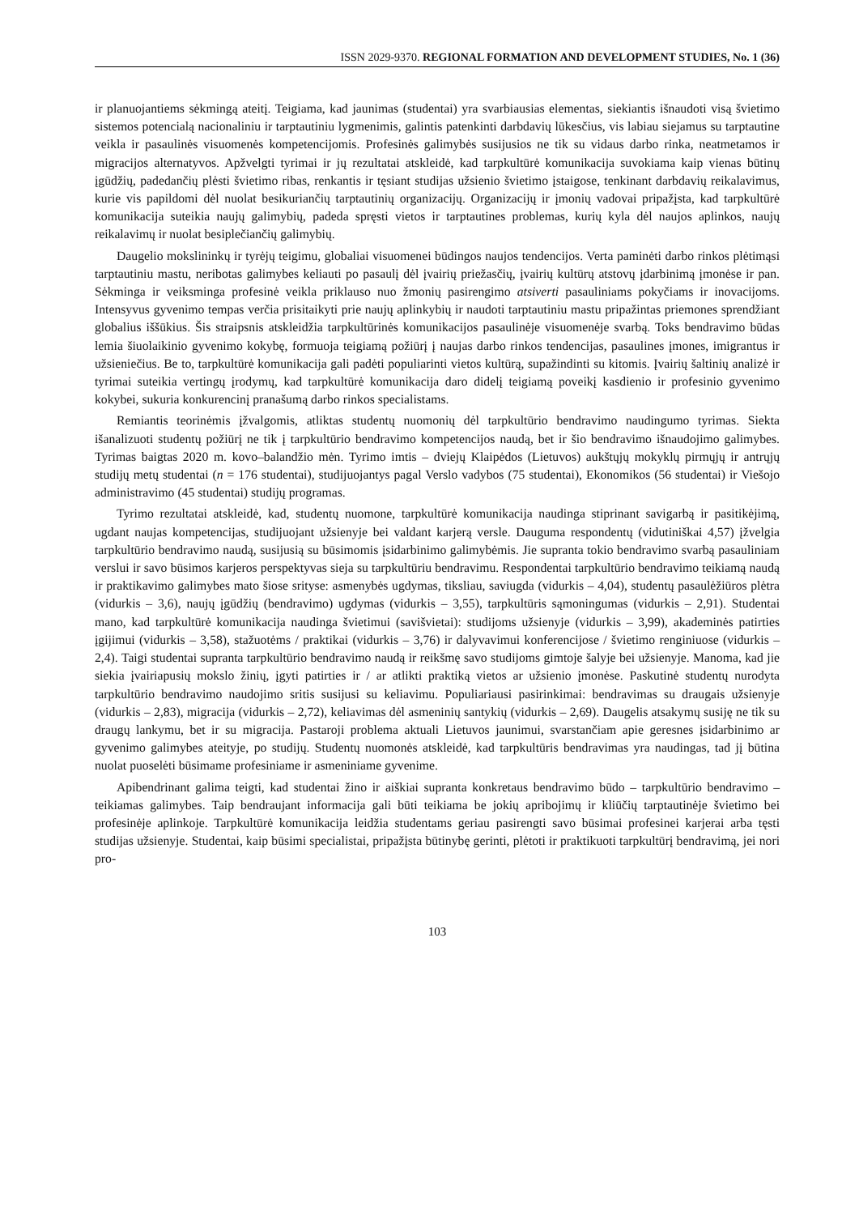ISSN 2029-9370. REGIONAL FORMATION AND DEVELOPMENT STUDIES, No. 1 (36)
ir planuojantiems sėkmingą ateitį. Teigiama, kad jaunimas (studentai) yra svarbiausias elementas, siekiantis išnaudoti visą švietimo sistemos potencialą nacionaliniu ir tarptautiniu lygmenimis, galintis patenkinti darbdavių lūkesčius, vis labiau siejamus su tarptautine veikla ir pasaulinės visuomenės kompetencijomis. Profesinės galimybės susijusios ne tik su vidaus darbo rinka, neatmetamos ir migracijos alternatyvos. Apžvelgti tyrimai ir jų rezultatai atskleidė, kad tarpkultūrė komunikacija suvokiama kaip vienas būtinų įgūdžių, padedančių plėsti švietimo ribas, renkantis ir tęsiant studijas užsienio švietimo įstaigose, tenkinant darbdavių reikalavimus, kurie vis papildomi dėl nuolat besikuriančių tarptautinių organizacijų. Organizacijų ir įmonių vadovai pripažįsta, kad tarpkultūrė komunikacija suteikia naujų galimybių, padeda spręsti vietos ir tarptautines problemas, kurių kyla dėl naujos aplinkos, naujų reikalavimų ir nuolat besiplečiančių galimybių.
Daugelio mokslininkų ir tyrėjų teigimu, globaliai visuomenei būdingos naujos tendencijos. Verta paminėti darbo rinkos plėtimąsi tarptautiniu mastu, neribotas galimybes keliauti po pasaulį dėl įvairių priežasčių, įvairių kultūrų atstovų įdarbinimą įmonėse ir pan. Sėkminga ir veiksminga profesinė veikla priklauso nuo žmonių pasirengimo atsiverti pasauliniams pokyčiams ir inovacijoms. Intensyvus gyvenimo tempas verčia prisitaikyti prie naujų aplinkybių ir naudoti tarptautiniu mastu pripažintas priemones sprendžiant globalius iššūkius. Šis straipsnis atskleidžia tarpkultūrinės komunikacijos pasaulinėje visuomenėje svarbą. Toks bendravimo būdas lemia šiuolaikinio gyvenimo kokybę, formuoja teigiamą požiūrį į naujas darbo rinkos tendencijas, pasaulines įmones, imigrantus ir užsieniečius. Be to, tarpkultūrė komunikacija gali padėti populiarinti vietos kultūrą, supažindinti su kitomis. Įvairių šaltinių analizė ir tyrimai suteikia vertingų įrodymų, kad tarpkultūrė komunikacija daro didelį teigiamą poveikį kasdienio ir profesinio gyvenimo kokybei, sukuria konkurencinį pranašumą darbo rinkos specialistams.
Remiantis teorinėmis įžvalgomis, atliktas studentų nuomonių dėl tarpkultūrio bendravimo naudingumo tyrimas. Siekta išanalizuoti studentų požiūrį ne tik į tarpkultūrio bendravimo kompetencijos naudą, bet ir šio bendravimo išnaudojimo galimybes. Tyrimas baigtas 2020 m. kovo–balandžio mėn. Tyrimo imtis – dviejų Klaipėdos (Lietuvos) aukštųjų mokyklų pirmųjų ir antrųjų studijų metų studentai (n = 176 studentai), studijuojantys pagal Verslo vadybos (75 studentai), Ekonomikos (56 studentai) ir Viešojo administravimo (45 studentai) studijų programas.
Tyrimo rezultatai atskleidė, kad, studentų nuomone, tarpkultūrė komunikacija naudinga stiprinant savigarbą ir pasitikėjimą, ugdant naujas kompetencijas, studijuojant užsienyje bei valdant karjerą versle. Dauguma respondentų (vidutiniškai 4,57) įžvelgia tarpkultūrio bendravimo naudą, susijusią su būsimomis įsidarbinimo galimybėmis. Jie supranta tokio bendravimo svarbą pasauliniam verslui ir savo būsimos karjeros perspektyvas sieja su tarpkultūriu bendravimu. Respondentai tarpkultūrio bendravimo teikiamą naudą ir praktikavimo galimybes mato šiose srityse: asmenybės ugdymas, tiksliau, saviugda (vidurkis – 4,04), studentų pasaulėžiūros plėtra (vidurkis – 3,6), naujų įgūdžių (bendravimo) ugdymas (vidurkis – 3,55), tarpkultūris sąmoningumas (vidurkis – 2,91). Studentai mano, kad tarpkultūrė komunikacija naudinga švietimui (savišvietai): studijoms užsienyje (vidurkis – 3,99), akademinės patirties įgijimui (vidurkis – 3,58), stažuotėms / praktikai (vidurkis – 3,76) ir dalyvavimui konferencijose / švietimo renginiuose (vidurkis – 2,4). Taigi studentai supranta tarpkultūrio bendravimo naudą ir reikšmę savo studijoms gimtoje šalyje bei užsienyje. Manoma, kad jie siekia įvairiapusių mokslo žinių, įgyti patirties ir / ar atlikti praktiką vietos ar užsienio įmonėse. Paskutinė studentų nurodyta tarpkultūrio bendravimo naudojimo sritis susijusi su keliavimu. Populiariausi pasirinkimai: bendravimas su draugais užsienyje (vidurkis – 2,83), migracija (vidurkis – 2,72), keliavimas dėl asmeninių santykių (vidurkis – 2,69). Daugelis atsakymų susiję ne tik su draugų lankymu, bet ir su migracija. Pastaroji problema aktuali Lietuvos jaunimui, svarstančiam apie geresnes įsidarbinimo ar gyvenimo galimybes ateityje, po studijų. Studentų nuomonės atskleidė, kad tarpkultūris bendravimas yra naudingas, tad jį būtina nuolat puoselėti būsimame profesiniame ir asmeniniame gyvenime.
Apibendrinant galima teigti, kad studentai žino ir aiškiai supranta konkretaus bendravimo būdo – tarpkultūrio bendravimo – teikiamas galimybes. Taip bendraujant informacija gali būti teikiama be jokių apribojimų ir kliūčių tarptautinėje švietimo bei profesinėje aplinkoje. Tarpkultūrė komunikacija leidžia studentams geriau pasirengti savo būsimai profesinei karjerai arba tęsti studijas užsienyje. Studentai, kaip būsimi specialistai, pripažįsta būtinybę gerinti, plėtoti ir praktikuoti tarpkultūrį bendravimą, jei nori pro-
103